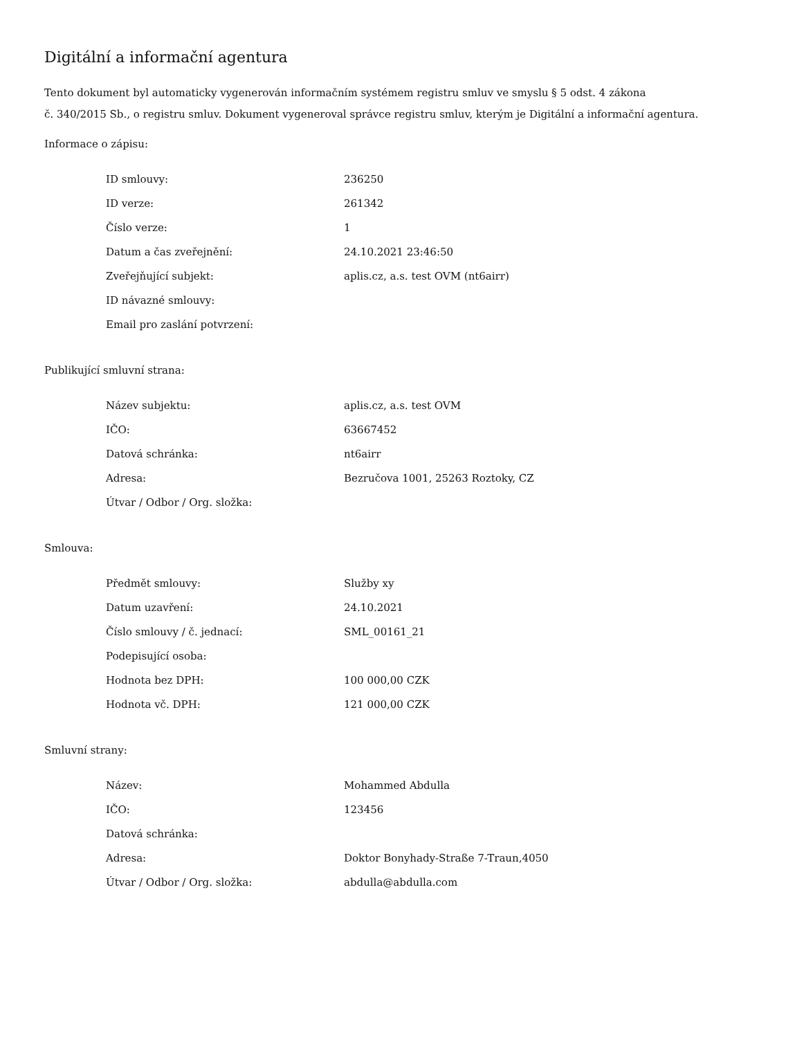Digitální a informační agentura
Tento dokument byl automaticky vygenerován informačním systémem registru smluv ve smyslu § 5 odst. 4 zákona
č. 340/2015 Sb., o registru smluv. Dokument vygeneroval správce registru smluv, kterým je Digitální a informační agentura.
Informace o zápisu:
| ID smlouvy: | 236250 |
| ID verze: | 261342 |
| Číslo verze: | 1 |
| Datum a čas zveřejnění: | 24.10.2021 23:46:50 |
| Zveřejňující subjekt: | aplis.cz, a.s. test OVM (nt6airr) |
| ID návazné smlouvy: | |
| Email pro zaslání potvrzení: | |
Publikující smluvní strana:
| Název subjektu: | aplis.cz, a.s. test OVM |
| IČO: | 63667452 |
| Datová schránka: | nt6airr |
| Adresa: | Bezručova 1001, 25263 Roztoky, CZ |
| Útvar / Odbor / Org. složka: | |
Smlouva:
| Předmět smlouvy: | Služby xy |
| Datum uzavření: | 24.10.2021 |
| Číslo smlouvy / č. jednací: | SML_00161_21 |
| Podepisující osoba: | |
| Hodnota bez DPH: | 100 000,00 CZK |
| Hodnota vč. DPH: | 121 000,00 CZK |
Smluvní strany:
| Název: | Mohammed Abdulla |
| IČO: | 123456 |
| Datová schránka: | |
| Adresa: | Doktor Bonyhady-Straße 7-Traun,4050 |
| Útvar / Odbor / Org. složka: | abdulla@abdulla.com |